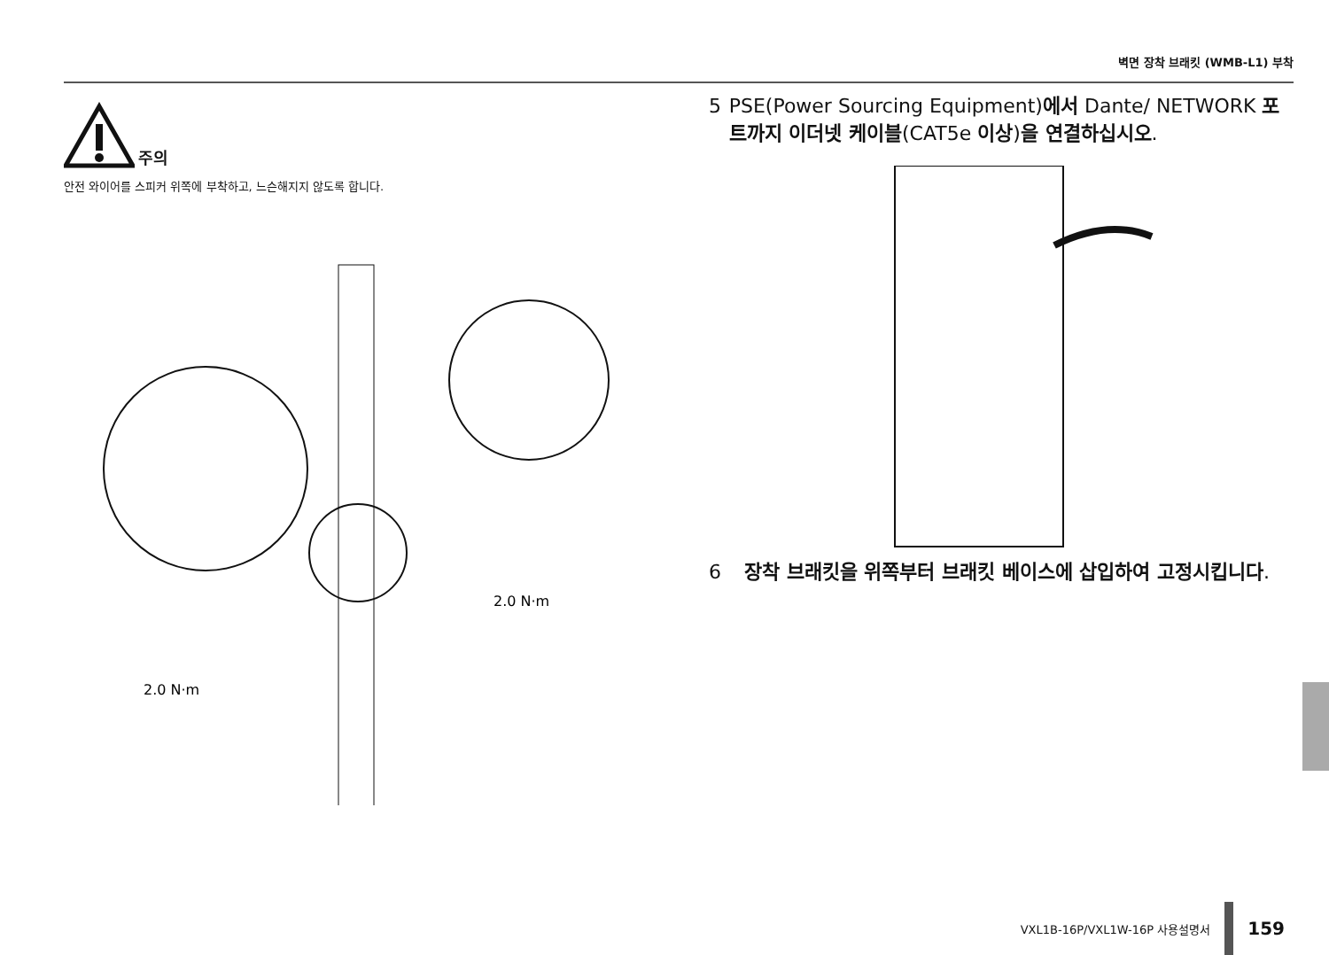벽면 장착 브래킷 (WMB-L1) 부착
주의
안전 와이어를 스피커 위쪽에 부착하고, 느슨해지지 않도록 합니다.
2.0 N·m
2.0 N·m
5 PSE(Power Sourcing Equipment)에서 Dante/ NETWORK 포트까지 이더넷 케이블(CAT5e 이상)을 연결하십시오.
6 장착 브래킷을 위쪽부터 브래킷 베이스에 삽입하여 고정시킵니다.
VXL1B-16P/VXL1W-16P 사용설명서
159